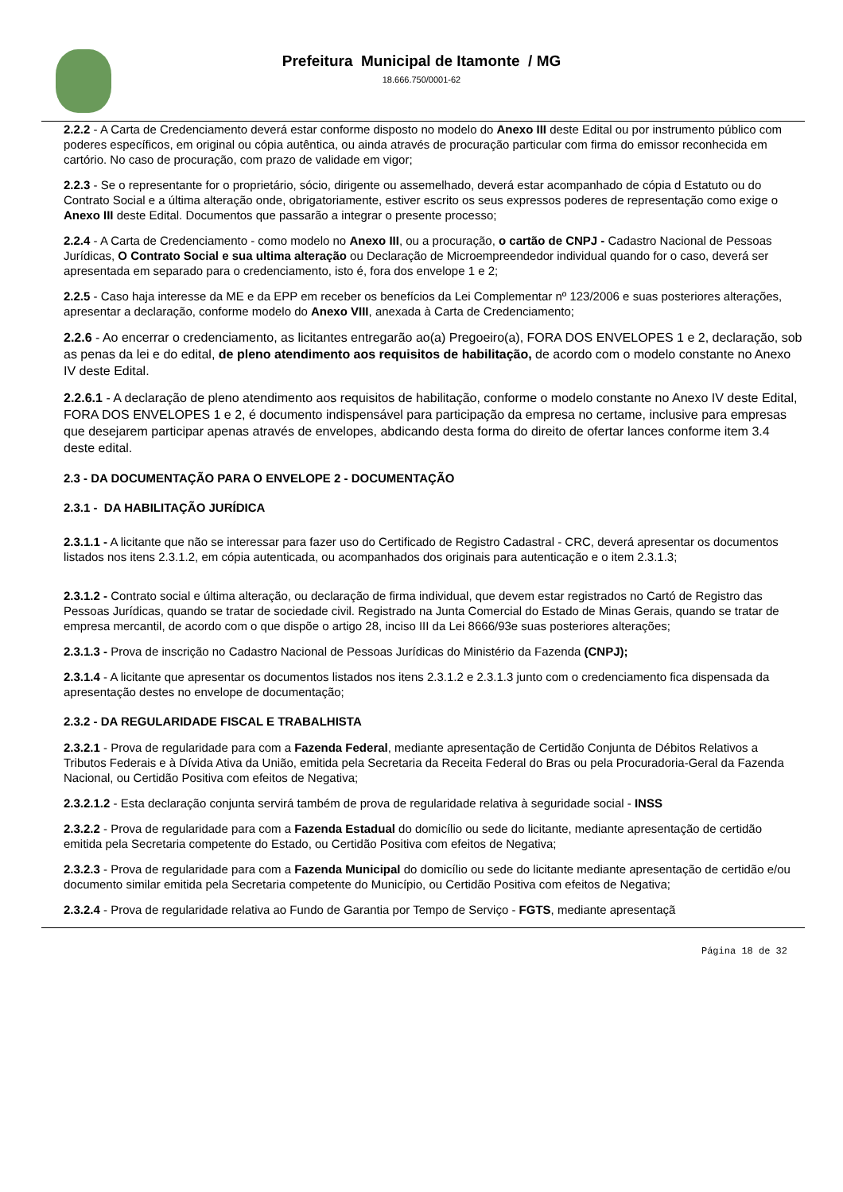Prefeitura Municipal de Itamonte / MG
18.666.750/0001-62
2.2.2 - A Carta de Credenciamento deverá estar conforme disposto no modelo do Anexo III deste Edital ou por instrumento público com poderes específicos, em original ou cópia autêntica, ou ainda através de procuração particular com firma do emissor reconhecida em cartório. No caso de procuração, com prazo de validade em vigor;
2.2.3 - Se o representante for o proprietário, sócio, dirigente ou assemelhado, deverá estar acompanhado de cópia d Estatuto ou do Contrato Social e a última alteração onde, obrigatoriamente, estiver escrito os seus expressos poderes de representação como exige o Anexo III deste Edital. Documentos que passarão a integrar o presente processo;
2.2.4 - A Carta de Credenciamento - como modelo no Anexo III, ou a procuração, o cartão de CNPJ - Cadastro Nacional de Pessoas Jurídicas, O Contrato Social e sua ultima alteração ou Declaração de Microempreendedor individual quando for o caso, deverá ser apresentada em separado para o credenciamento, isto é, fora dos envelope 1 e 2;
2.2.5 - Caso haja interesse da ME e da EPP em receber os benefícios da Lei Complementar nº 123/2006 e suas posteriores alterações, apresentar a declaração, conforme modelo do Anexo VIII, anexada à Carta de Credenciamento;
2.2.6 - Ao encerrar o credenciamento, as licitantes entregarão ao(a) Pregoeiro(a), FORA DOS ENVELOPES 1 e 2, declaração, sob as penas da lei e do edital, de pleno atendimento aos requisitos de habilitação, de acordo com o modelo constante no Anexo IV deste Edital.
2.2.6.1 - A declaração de pleno atendimento aos requisitos de habilitação, conforme o modelo constante no Anexo IV deste Edital, FORA DOS ENVELOPES 1 e 2, é documento indispensável para participação da empresa no certame, inclusive para empresas que desejarem participar apenas através de envelopes, abdicando desta forma do direito de ofertar lances conforme item 3.4 deste edital.
2.3 - DA DOCUMENTAÇÃO PARA O ENVELOPE 2 - DOCUMENTAÇÃO
2.3.1 - DA HABILITAÇÃO JURÍDICA
2.3.1.1 - A licitante que não se interessar para fazer uso do Certificado de Registro Cadastral - CRC, deverá apresentar os documentos listados nos itens 2.3.1.2, em cópia autenticada, ou acompanhados dos originais para autenticação e o item 2.3.1.3;
2.3.1.2 - Contrato social e última alteração, ou declaração de firma individual, que devem estar registrados no Cartó de Registro das Pessoas Jurídicas, quando se tratar de sociedade civil. Registrado na Junta Comercial do Estado de Minas Gerais, quando se tratar de empresa mercantil, de acordo com o que dispõe o artigo 28, inciso III da Lei 8666/93e suas posteriores alterações;
2.3.1.3 - Prova de inscrição no Cadastro Nacional de Pessoas Jurídicas do Ministério da Fazenda (CNPJ);
2.3.1.4 - A licitante que apresentar os documentos listados nos itens 2.3.1.2 e 2.3.1.3 junto com o credenciamento fica dispensada da apresentação destes no envelope de documentação;
2.3.2 - DA REGULARIDADE FISCAL E TRABALHISTA
2.3.2.1 - Prova de regularidade para com a Fazenda Federal, mediante apresentação de Certidão Conjunta de Débitos Relativos a Tributos Federais e à Dívida Ativa da União, emitida pela Secretaria da Receita Federal do Bras ou pela Procuradoria-Geral da Fazenda Nacional, ou Certidão Positiva com efeitos de Negativa;
2.3.2.1.2 - Esta declaração conjunta servirá também de prova de regularidade relativa à seguridade social - INSS
2.3.2.2 - Prova de regularidade para com a Fazenda Estadual do domicílio ou sede do licitante, mediante apresentação de certidão emitida pela Secretaria competente do Estado, ou Certidão Positiva com efeitos de Negativa;
2.3.2.3 - Prova de regularidade para com a Fazenda Municipal do domicílio ou sede do licitante mediante apresentação de certidão e/ou documento similar emitida pela Secretaria competente do Município, ou Certidão Positiva com efeitos de Negativa;
2.3.2.4 - Prova de regularidade relativa ao Fundo de Garantia por Tempo de Serviço - FGTS, mediante apresentaçã
Página 18 de 32